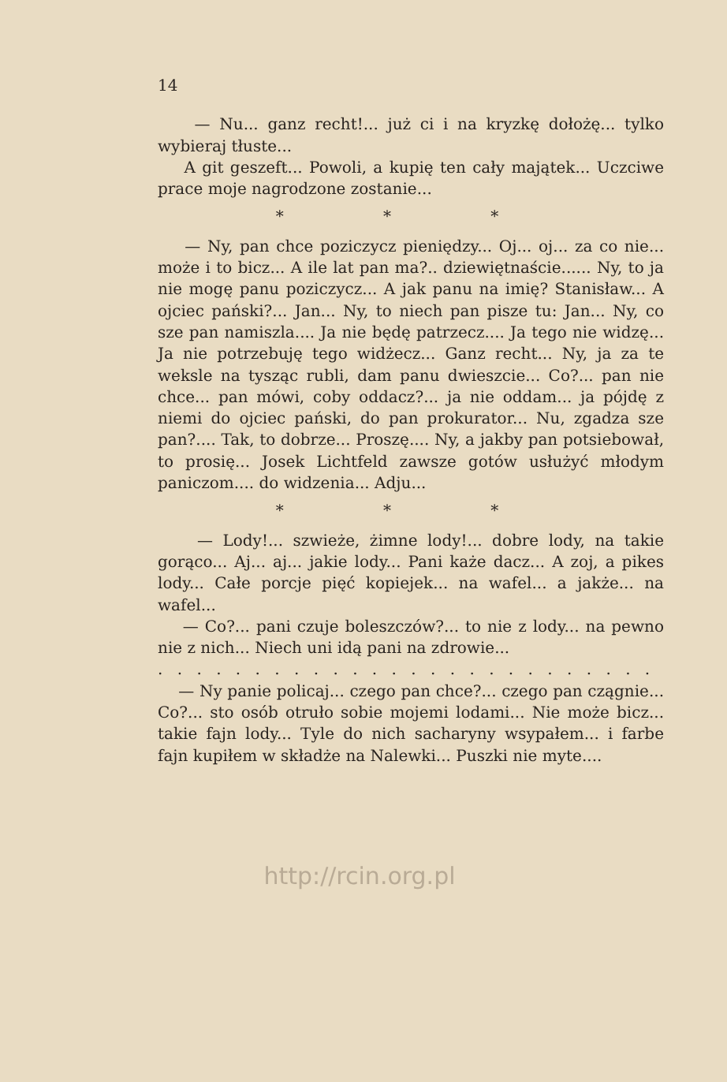14
— Nu... ganz recht!... już ci i na kryzkę dołożę... tylko wybieraj tłuste...
A git geszeft... Powoli, a kupię ten cały majątek... Uczciwe prace moje nagrodzone zostanie...
* * *
— Ny, pan chce poziczycz pieniędzy... Oj... oj... za co nie... może i to bicz... A ile lat pan ma?.. dziewiętnaście...... Ny, to ja nie mogę panu poziczycz... A jak panu na imię? Stanisław... A ojciec pański?... Jan... Ny, to niech pan pisze tu: Jan... Ny, co sze pan namiszla.... Ja nie będę patrzecz.... Ja tego nie widzę... Ja nie potrzebuję tego widżecz... Ganz recht... Ny, ja za te weksle na tysząc rubli, dam panu dwieszcie... Co?... pan nie chce... pan mówi, coby oddacz?... ja nie oddam... ja pójdę z niemi do ojciec pański, do pan prokurator... Nu, zgadza sze pan?.... Tak, to dobrze... Proszę.... Ny, a jakby pan potsiebował, to prosię... Josek Lichtfeld zawsze gotów usłużyć młodym paniczom.... do widzenia... Adju...
* * *
— Lody!... szwieże, żimne lody!... dobre lody, na takie gorąco... Aj... aj... jakie lody... Pani każe dacz... A zoj, a pikes lody... Całe porcje pięć kopiejek... na wafel... a jakże... na wafel...
— Co?... pani czuje boleszczów?... to nie z lody... na pewno nie z nich... Niech uni idą pani na zdrowie...
. . . . . . . . . . . . . . . . . . . . . . . . . . . . . . . . . . . . . .
— Ny panie policaj... czego pan chce?... czego pan czągnie... Co?... sto osób otruło sobie mojemi lodami... Nie może bicz... takie fajn lody... Tyle do nich sacharyny wsypałem... i farbe fajn kupiłem w składże na Nalewki... Puszki nie myte....
http://rcin.org.pl